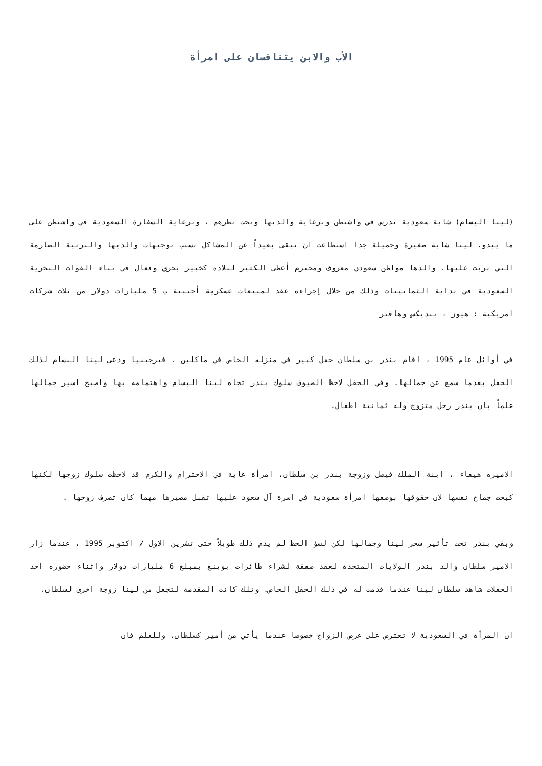الأب والابن يتنافسان على امرأة
(لينا البسام) شابة سعودية تدرس في واشنطن وبرعاية والديها وتحت نظرهم ، وبرعاية السفارة السعودية في واشنطن على ما يبدو. لينا شابة صغيرة وجميلة جدا استطاعت ان تبقى بعيداً عن المشاكل بسبب توجيهات والديها والتربية الصارمة التي تربت عليها. والدها مواطن سعودي معروف ومحترم أعطى الكثير لبلاده كخبير بحري وفعال في بناء القوات البحرية السعودية في بداية الثمانينات وذلك من خلال إجراءه عقد لمبيعات عسكرية أجنبية ب 5 مليارات دولار من ثلاث شركات امريكية : هيوز ، بنديكس وهافنر
في أوائل عام 1995 ، اقام بندر بن سلطان حفل كبير في منزله الخاص في ماكلين ، فيرجينيا ودعى لينا البسام لذلك الحفل بعدما سمع عن جمالها. وفي الحفل لاحظ الضيوف سلوك بندر تجاه لينا البسام واهتمامه بها واصبح اسير جمالها علماً بان بندر رجل متزوج وله ثمانية اطفال.
الاميره هيفاء ، ابنة الملك فيصل وزوجة بندر بن سلطان، امرأة غاية في الاحترام والكرم قد لاحظت سلوك زوجها لكنها كبحت جماح نفسها لأن حقوقها بوصفها امرأة سعودية في اسرة آل سعود عليها تقبل مصيرها مهما كان تصرف زوجها .
وبقي بندر تحت تأثير سحر لينا وجمالها لكن لسؤ الحظ لم يدم ذلك طويلاً حتى تشرين الاول / اكتوبر 1995 ، عندما زار الأمير سلطان والد بندر الولايات المتحدة لعقد صفقة لشراء طائرات بوينغ بمبلغ 6 مليارات دولار واثناء حضوره احد الحفلات شاهد سلطان لينا عندما قدمت له في ذلك الحفل الخاص. وتلك كانت المقدمة لتجعل من لينا زوجة اخرى لسلطان.
ان المرأة في السعودية لا تعترض على عرض الزواج خصوصا عندما يأتي من أمير كسلطان. وللعلم فان